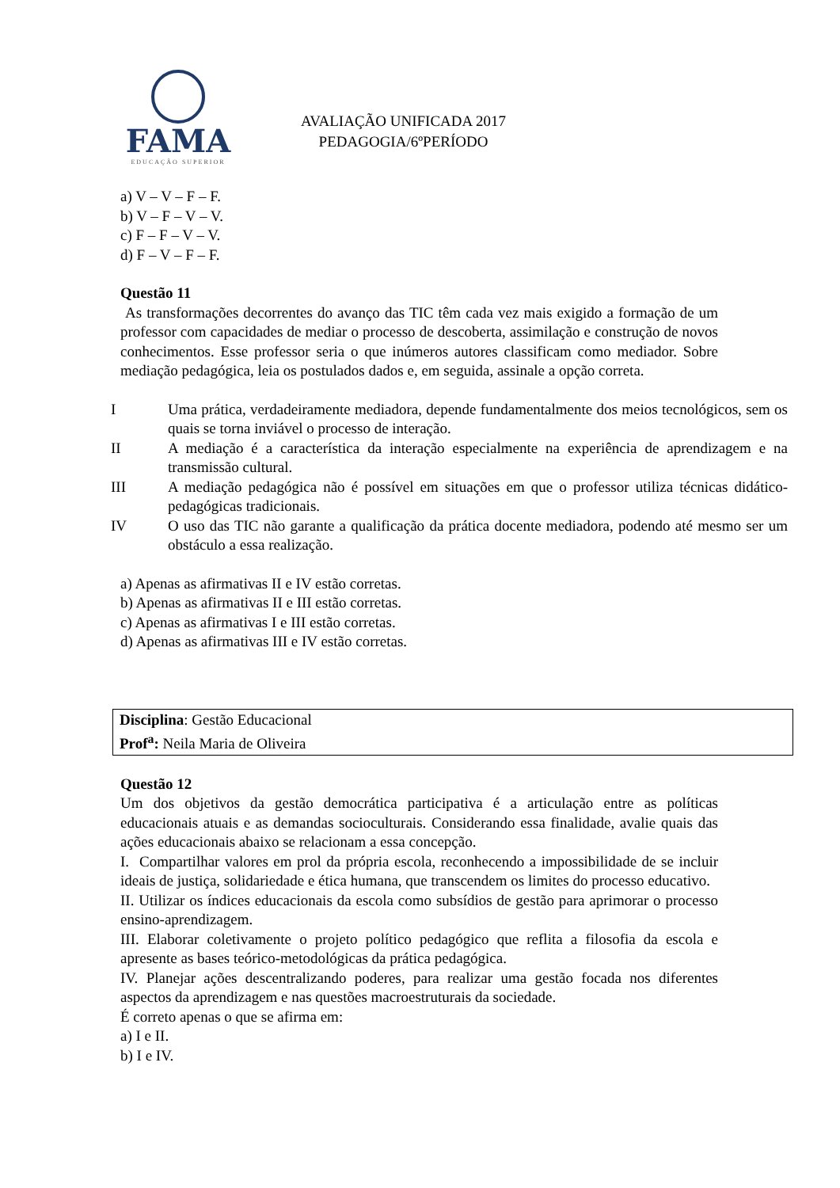FAMA
EDUCAÇÃO SUPERIOR
AVALIAÇÃO UNIFICADA 2017
PEDAGOGIA/6ºPERÍODO
a) V – V – F – F.
b) V – F – V – V.
c) F – F – V – V.
d) F – V – F – F.
Questão 11
As transformações decorrentes do avanço das TIC têm cada vez mais exigido a formação de um professor com capacidades de mediar o processo de descoberta, assimilação e construção de novos conhecimentos. Esse professor seria o que inúmeros autores classificam como mediador. Sobre mediação pedagógica, leia os postulados dados e, em seguida, assinale a opção correta.
| I | Uma prática, verdadeiramente mediadora, depende fundamentalmente dos meios tecnológicos, sem os quais se torna inviável o processo de interação. |
| II | A mediação é a característica da interação especialmente na experiência de aprendizagem e na transmissão cultural. |
| III | A mediação pedagógica não é possível em situações em que o professor utiliza técnicas didático-pedagógicas tradicionais. |
| IV | O uso das TIC não garante a qualificação da prática docente mediadora, podendo até mesmo ser um obstáculo a essa realização. |
a) Apenas as afirmativas II e IV estão corretas.
b) Apenas as afirmativas II e III estão corretas.
c) Apenas as afirmativas I e III estão corretas.
d) Apenas as afirmativas III e IV estão corretas.
Disciplina: Gestão Educacional
Prof<sup>a</sup>: Neila Maria de Oliveira
Questão 12
Um dos objetivos da gestão democrática participativa é a articulação entre as políticas educacionais atuais e as demandas socioculturais. Considerando essa finalidade, avalie quais das ações educacionais abaixo se relacionam a essa concepção.
I. Compartilhar valores em prol da própria escola, reconhecendo a impossibilidade de se incluir ideais de justiça, solidariedade e ética humana, que transcendem os limites do processo educativo.
II. Utilizar os índices educacionais da escola como subsídios de gestão para aprimorar o processo ensino-aprendizagem.
III. Elaborar coletivamente o projeto político pedagógico que reflita a filosofia da escola e apresente as bases teórico-metodológicas da prática pedagógica.
IV. Planejar ações descentralizando poderes, para realizar uma gestão focada nos diferentes aspectos da aprendizagem e nas questões macroestruturais da sociedade.
É correto apenas o que se afirma em:
a) I e II.
b) I e IV.